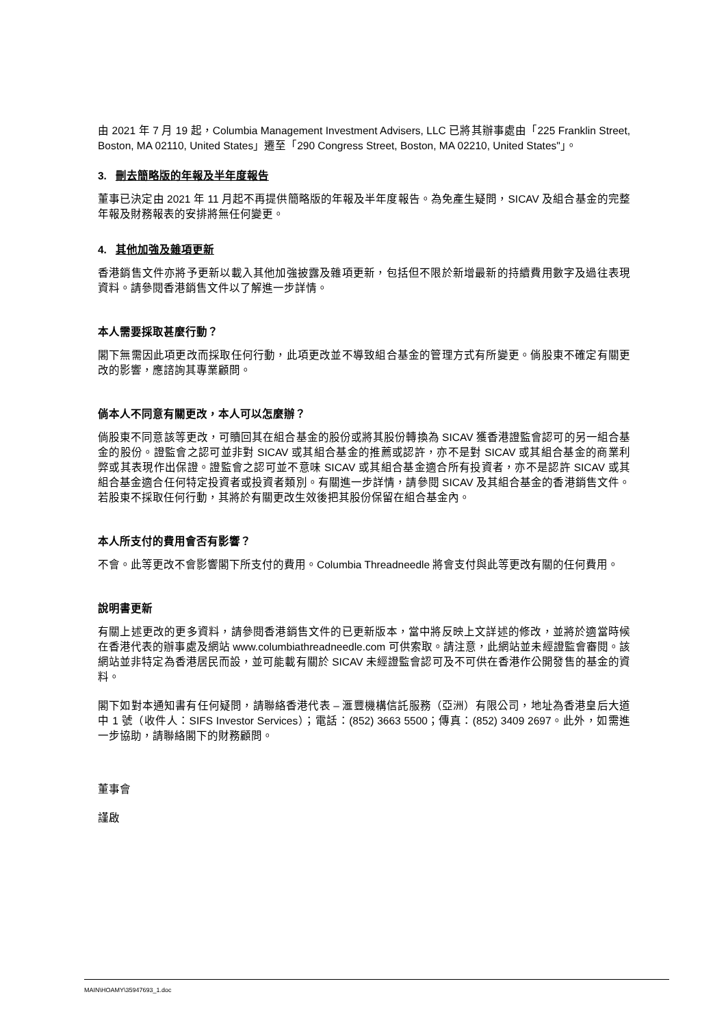由 2021 年 7 月 19 起，Columbia Management Investment Advisers, LLC 已將其辦事處由「225 Franklin Street, Boston, MA 02110, United States」遷至「290 Congress Street, Boston, MA 02210, United States"」。
3. 刪去簡略版的年報及半年度報告
董事已決定由 2021 年 11 月起不再提供簡略版的年報及半年度報告。為免產生疑問，SICAV 及組合基金的完整年報及財務報表的安排將無任何變更。
4. 其他加強及雜項更新
香港銷售文件亦將予更新以載入其他加強披露及雜項更新，包括但不限於新增最新的持續費用數字及過往表現資料。請參閱香港銷售文件以了解進一步詳情。
本人需要採取甚麼行動？
閣下無需因此項更改而採取任何行動，此項更改並不導致組合基金的管理方式有所變更。倘股東不確定有關更改的影響，應諮詢其專業顧問。
倘本人不同意有關更改，本人可以怎麼辦？
倘股東不同意該等更改，可贖回其在組合基金的股份或將其股份轉換為 SICAV 獲香港證監會認可的另一組合基金的股份。證監會之認可並非對 SICAV 或其組合基金的推薦或認許，亦不是對 SICAV 或其組合基金的商業利弊或其表現作出保證。證監會之認可並不意味 SICAV 或其組合基金適合所有投資者，亦不是認許 SICAV 或其組合基金適合任何特定投資者或投資者類別。有關進一步詳情，請參閱 SICAV 及其組合基金的香港銷售文件。若股東不採取任何行動，其將於有關更改生效後把其股份保留在組合基金內。
本人所支付的費用會否有影響？
不會。此等更改不會影響閣下所支付的費用。Columbia Threadneedle 將會支付與此等更改有關的任何費用。
說明書更新
有關上述更改的更多資料，請參閱香港銷售文件的已更新版本，當中將反映上文詳述的修改，並將於適當時候在香港代表的辦事處及網站 www.columbiathreadneedle.com 可供索取。請注意，此網站並未經證監會審閱。該網站並非特定為香港居民而設，並可能載有關於 SICAV 未經證監會認可及不可供在香港作公開發售的基金的資料。
閣下如對本通知書有任何疑問，請聯絡香港代表 – 滙豐機構信託服務（亞洲）有限公司，地址為香港皇后大道中 1 號（收件人：SIFS Investor Services）；電話：(852) 3663 5500；傳真：(852) 3409 2697。此外，如需進一步協助，請聯絡閣下的財務顧問。
董事會
謹啟
MAIN\HOAMY\35947693_1.doc